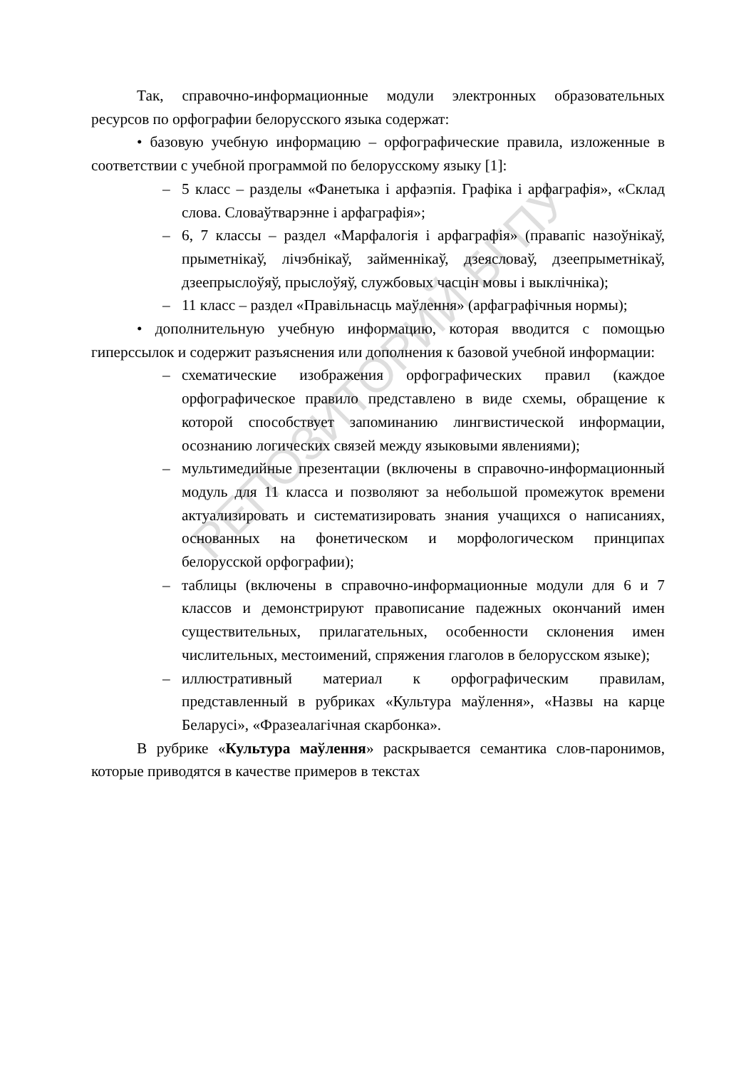РЕПОЗИТОРИЙ БГПУ
Так, справочно-информационные модули электронных образовательных ресурсов по орфографии белорусского языка содержат:
• базовую учебную информацию – орфографические правила, изложенные в соответствии с учебной программой по белорусскому языку [1]:
– 5 класс – разделы «Фанетыка і арфаэпія. Графіка і арфаграфія», «Склад слова. Словаўтварэнне і арфаграфія»;
– 6, 7 классы – раздел «Марфалогія і арфаграфія» (правапіс назоўнікаў, прыметнікаў, лічэбнікаў, займеннікаў, дзеясловаў, дзеепрыметнікаў, дзеепрыслоўяў, прыслоўяў, службовых часцін мовы і выклічніка);
– 11 класс – раздел «Правільнасць маўлення» (арфаграфічныя нормы);
• дополнительную учебную информацию, которая вводится с помощью гиперссылок и содержит разъяснения или дополнения к базовой учебной информации:
– схематические изображения орфографических правил (каждое орфографическое правило представлено в виде схемы, обращение к которой способствует запоминанию лингвистической информации, осознанию логических связей между языковыми явлениями);
– мультимедийные презентации (включены в справочно-информационный модуль для 11 класса и позволяют за небольшой промежуток времени актуализировать и систематизировать знания учащихся о написаниях, основанных на фонетическом и морфологическом принципах белорусской орфографии);
– таблицы (включены в справочно-информационные модули для 6 и 7 классов и демонстрируют правописание падежных окончаний имен существительных, прилагательных, особенности склонения имен числительных, местоимений, спряжения глаголов в белорусском языке);
– иллюстративный материал к орфографическим правилам, представленный в рубриках «Культура маўлення», «Назвы на карце Беларусі», «Фразеалагічная скарбонка».
В рубрике «Культура маўлення» раскрывается семантика слов-паронимов, которые приводятся в качестве примеров в текстах